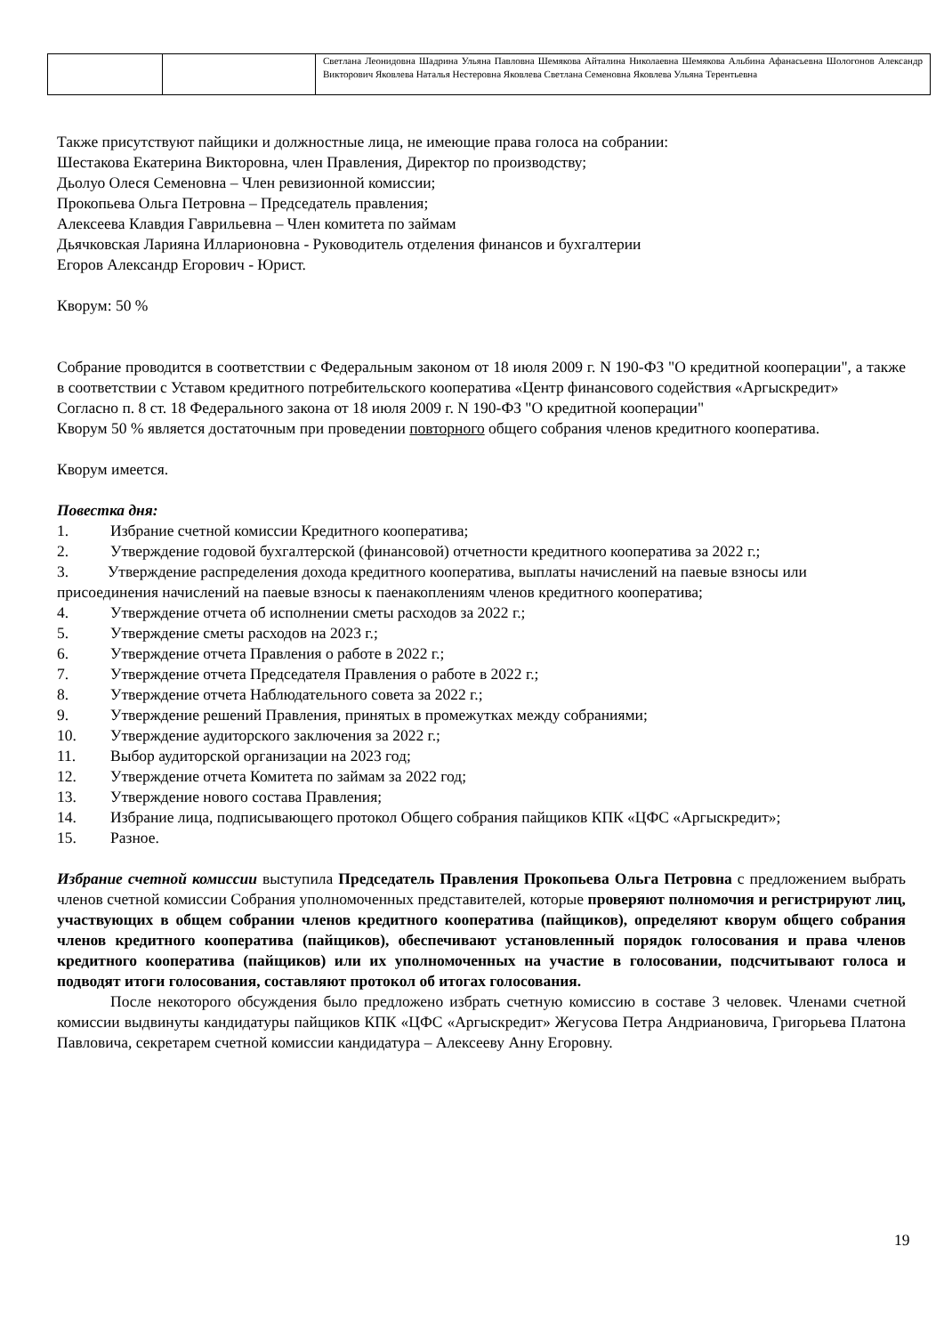| | | Светлана Леонидовна Шадрина Ульяна Павловна Шемякова Айталина Николаевна Шемякова Альбина Афанасьевна Шологонов Александр Викторович Яковлева Наталья Нестеровна Яковлева Светлана Семеновна Яковлева Ульяна Терентьевна |
Также присутствуют пайщики и должностные лица, не имеющие права голоса на собрании:
Шестакова Екатерина Викторовна, член Правления, Директор по производству;
Дьолуо Олеся Семеновна – Член ревизионной комиссии;
Прокопьева Ольга Петровна – Председатель правления;
Алексеева Клавдия Гаврильевна – Член комитета по займам
Дьячковская Ларияна Илларионовна - Руководитель отделения финансов и бухгалтерии
Егоров Александр Егорович - Юрист.
Кворум: 50 %
Собрание проводится в соответствии с Федеральным законом от 18 июля 2009 г. N 190-ФЗ "О кредитной кооперации", а также в соответствии с Уставом кредитного потребительского кооператива «Центр финансового содействия «Аргыскредит»
Согласно п. 8 ст. 18 Федерального закона от 18 июля 2009 г. N 190-ФЗ "О кредитной кооперации"
Кворум 50 % является достаточным при проведении повторного общего собрания членов кредитного кооператива.
Кворум имеется.
Повестка дня:
1. Избрание счетной комиссии Кредитного кооператива;
2. Утверждение годовой бухгалтерской (финансовой) отчетности кредитного кооператива за 2022 г.;
3. Утверждение распределения дохода кредитного кооператива, выплаты начислений на паевые взносы или присоединения начислений на паевые взносы к паенакоплениям членов кредитного кооператива;
4. Утверждение отчета об исполнении сметы расходов за 2022 г.;
5. Утверждение сметы расходов на 2023 г.;
6. Утверждение отчета Правления о работе в 2022 г.;
7. Утверждение отчета Председателя Правления о работе в 2022 г.;
8. Утверждение отчета Наблюдательного совета за 2022 г.;
9. Утверждение решений Правления, принятых в промежутках между собраниями;
10. Утверждение аудиторского заключения за 2022 г.;
11. Выбор аудиторской организации на 2023 год;
12. Утверждение отчета Комитета по займам за 2022 год;
13. Утверждение нового состава Правления;
14. Избрание лица, подписывающего протокол Общего собрания пайщиков КПК «ЦФС «Аргыскредит»;
15. Разное.
Избрание счетной комиссии выступила Председатель Правления Прокопьева Ольга Петровна с предложением выбрать членов счетной комиссии Собрания уполномоченных представителей, которые проверяют полномочия и регистрируют лиц, участвующих в общем собрании членов кредитного кооператива (пайщиков), определяют кворум общего собрания членов кредитного кооператива (пайщиков), обеспечивают установленный порядок голосования и права членов кредитного кооператива (пайщиков) или их уполномоченных на участие в голосовании, подсчитывают голоса и подводят итоги голосования, составляют протокол об итогах голосования.
После некоторого обсуждения было предложено избрать счетную комиссию в составе 3 человек. Членами счетной комиссии выдвинуты кандидатуры пайщиков КПК «ЦФС «Аргыскредит» Жегусова Петра Андриановича, Григорьева Платона Павловича, секретарем счетной комиссии кандидатура – Алексееву Анну Егоровну.
19